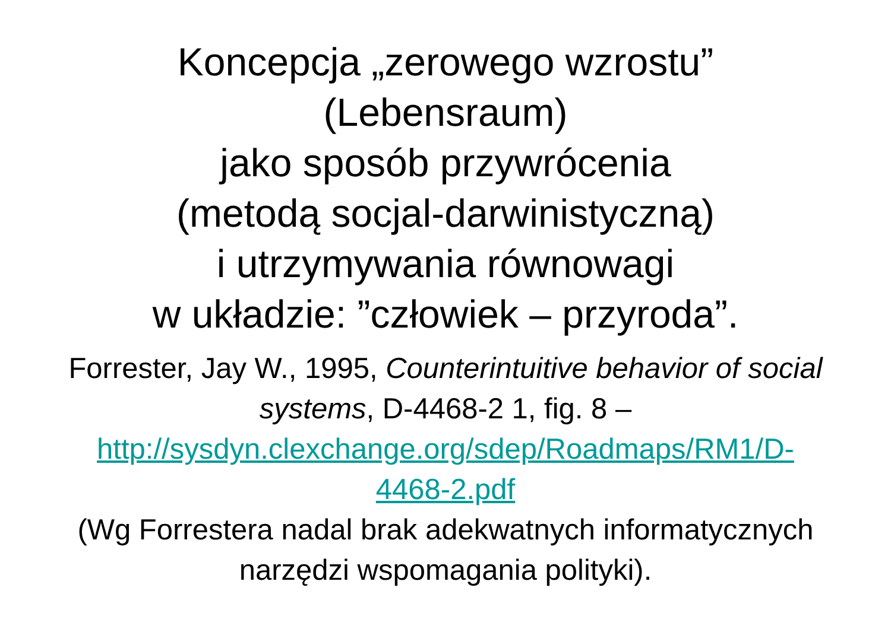Koncepcja „zerowego wzrostu”
(Lebensraum)
jako sposób przywrócenia
(metodą socjal-darwinistyczną)
i utrzymywania równowagi
w układzie: ”człowiek – przyroda”.
Forrester, Jay W., 1995, Counterintuitive behavior of social systems, D-4468-2 1, fig. 8 – http://sysdyn.clexchange.org/sdep/Roadmaps/RM1/D-4468-2.pdf
(Wg Forrestera nadal brak adekwatnych informatycznych narzędzi wspomagania polityki).